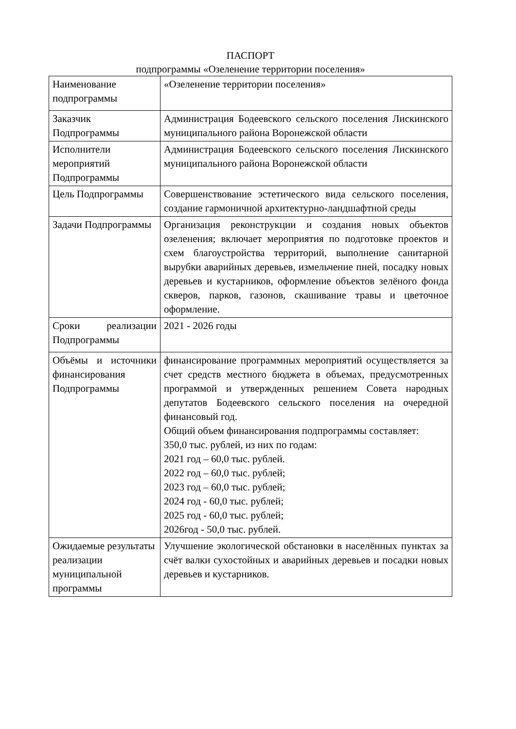ПАСПОРТ
подпрограммы «Озеленение территории поселения»
| Наименование подпрограммы | «Озеленение территории поселения» |
| Заказчик Подпрограммы | Администрация Бодеевского сельского поселения Лискинского муниципального района Воронежской области |
| Исполнители мероприятий Подпрограммы | Администрация Бодеевского сельского поселения Лискинского муниципального района Воронежской области |
| Цель Подпрограммы | Совершенствование эстетического вида сельского поселения, создание гармоничной архитектурно-ландшафтной среды |
| Задачи Подпрограммы | Организация реконструкции и создания новых объектов озеленения; включает мероприятия по подготовке проектов и схем благоустройства территорий, выполнение санитарной вырубки аварийных деревьев, измельчение пней, посадку новых деревьев и кустарников, оформление объектов зелёного фонда скверов, парков, газонов, скашивание травы и цветочное оформление. |
| Сроки реализации Подпрограммы | 2021 - 2026 годы |
| Объёмы и источники финансирования Подпрограммы | финансирование программных мероприятий осуществляется за счет средств местного бюджета в объемах, предусмотренных программой и утвержденных решением Совета народных депутатов Бодеевского сельского поселения на очередной финансовый год. Общий объем финансирования подпрограммы составляет: 350,0 тыс. рублей, из них по годам: 2021 год – 60,0 тыс. рублей. 2022 год – 60,0 тыс. рублей; 2023 год – 60,0 тыс. рублей; 2024 год - 60,0 тыс. рублей; 2025 год - 60,0 тыс. рублей; 2026год - 50,0 тыс. рублей. |
| Ожидаемые результаты реализации муниципальной программы | Улучшение экологической обстановки в населённых пунктах за счёт валки сухостойных и аварийных деревьев и посадки новых деревьев и кустарников. |